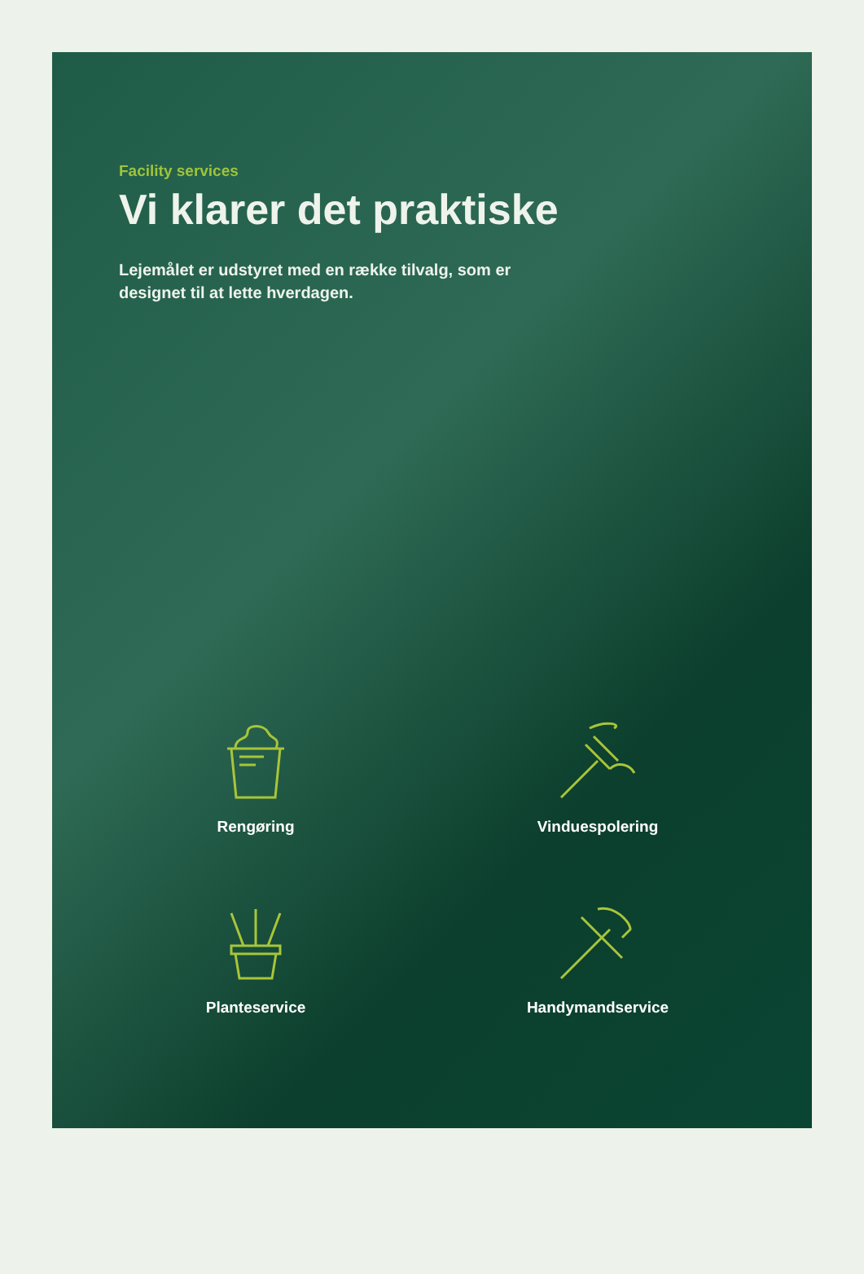Facility services
Vi klarer det praktiske
Lejemålet er udstyret med en række tilvalg, som er designet til at lette hverdagen.
Rengøring
Vinduespolering
Planteservice
Handymandservice